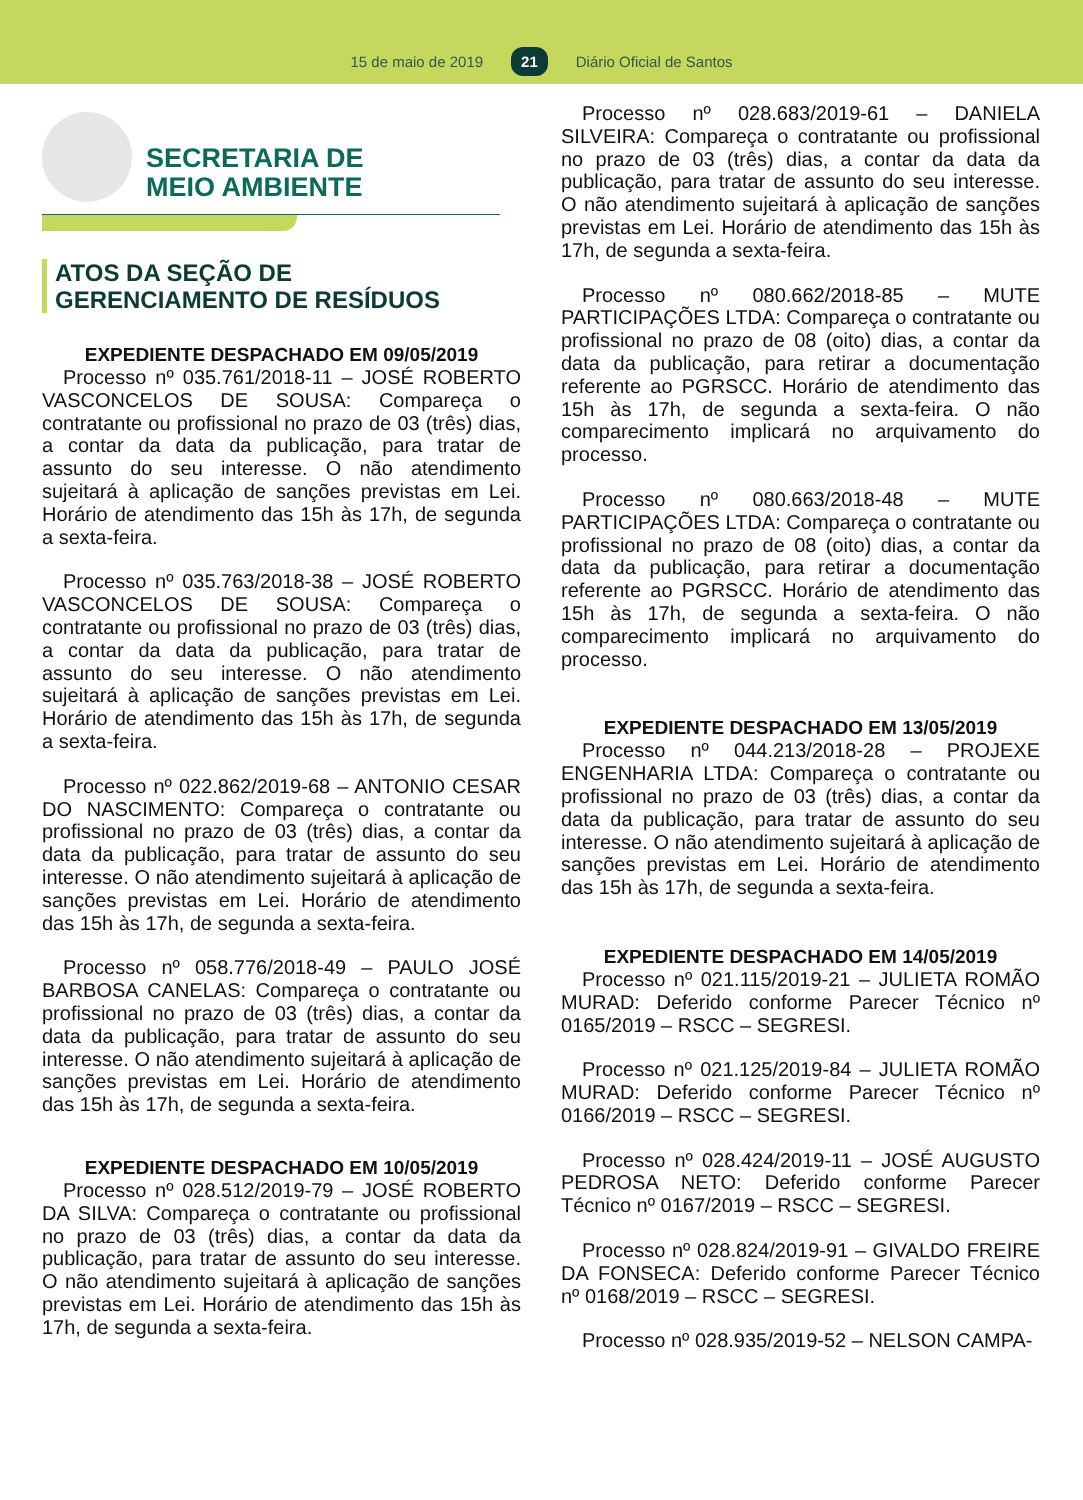15 de maio de 2019 21 Diário Oficial de Santos
SECRETARIA DE
MEIO AMBIENTE
ATOS DA SEÇÃO DE
GERENCIAMENTO DE RESÍDUOS
EXPEDIENTE DESPACHADO EM 09/05/2019
Processo nº 035.761/2018-11 – JOSÉ ROBERTO VASCONCELOS DE SOUSA: Compareça o contratante ou profissional no prazo de 03 (três) dias, a contar da data da publicação, para tratar de assunto do seu interesse. O não atendimento sujeitará à aplicação de sanções previstas em Lei. Horário de atendimento das 15h às 17h, de segunda a sexta-feira.
Processo nº 035.763/2018-38 – JOSÉ ROBERTO VASCONCELOS DE SOUSA: Compareça o contratante ou profissional no prazo de 03 (três) dias, a contar da data da publicação, para tratar de assunto do seu interesse. O não atendimento sujeitará à aplicação de sanções previstas em Lei. Horário de atendimento das 15h às 17h, de segunda a sexta-feira.
Processo nº 022.862/2019-68 – ANTONIO CESAR DO NASCIMENTO: Compareça o contratante ou profissional no prazo de 03 (três) dias, a contar da data da publicação, para tratar de assunto do seu interesse. O não atendimento sujeitará à aplicação de sanções previstas em Lei. Horário de atendimento das 15h às 17h, de segunda a sexta-feira.
Processo nº 058.776/2018-49 – PAULO JOSÉ BARBOSA CANELAS: Compareça o contratante ou profissional no prazo de 03 (três) dias, a contar da data da publicação, para tratar de assunto do seu interesse. O não atendimento sujeitará à aplicação de sanções previstas em Lei. Horário de atendimento das 15h às 17h, de segunda a sexta-feira.
EXPEDIENTE DESPACHADO EM 10/05/2019
Processo nº 028.512/2019-79 – JOSÉ ROBERTO DA SILVA: Compareça o contratante ou profissional no prazo de 03 (três) dias, a contar da data da publicação, para tratar de assunto do seu interesse. O não atendimento sujeitará à aplicação de sanções previstas em Lei. Horário de atendimento das 15h às 17h, de segunda a sexta-feira.
Processo nº 028.683/2019-61 – DANIELA SILVEIRA: Compareça o contratante ou profissional no prazo de 03 (três) dias, a contar da data da publicação, para tratar de assunto do seu interesse. O não atendimento sujeitará à aplicação de sanções previstas em Lei. Horário de atendimento das 15h às 17h, de segunda a sexta-feira.
Processo nº 080.662/2018-85 – MUTE PARTICIPAÇÕES LTDA: Compareça o contratante ou profissional no prazo de 08 (oito) dias, a contar da data da publicação, para retirar a documentação referente ao PGRSCC. Horário de atendimento das 15h às 17h, de segunda a sexta-feira. O não comparecimento implicará no arquivamento do processo.
Processo nº 080.663/2018-48 – MUTE PARTICIPAÇÕES LTDA: Compareça o contratante ou profissional no prazo de 08 (oito) dias, a contar da data da publicação, para retirar a documentação referente ao PGRSCC. Horário de atendimento das 15h às 17h, de segunda a sexta-feira. O não comparecimento implicará no arquivamento do processo.
EXPEDIENTE DESPACHADO EM 13/05/2019
Processo nº 044.213/2018-28 – PROJEXE ENGENHARIA LTDA: Compareça o contratante ou profissional no prazo de 03 (três) dias, a contar da data da publicação, para tratar de assunto do seu interesse. O não atendimento sujeitará à aplicação de sanções previstas em Lei. Horário de atendimento das 15h às 17h, de segunda a sexta-feira.
EXPEDIENTE DESPACHADO EM 14/05/2019
Processo nº 021.115/2019-21 – JULIETA ROMÃO MURAD: Deferido conforme Parecer Técnico nº 0165/2019 – RSCC – SEGRESI.
Processo nº 021.125/2019-84 – JULIETA ROMÃO MURAD: Deferido conforme Parecer Técnico nº 0166/2019 – RSCC – SEGRESI.
Processo nº 028.424/2019-11 – JOSÉ AUGUSTO PEDROSA NETO: Deferido conforme Parecer Técnico nº 0167/2019 – RSCC – SEGRESI.
Processo nº 028.824/2019-91 – GIVALDO FREIRE DA FONSECA: Deferido conforme Parecer Técnico nº 0168/2019 – RSCC – SEGRESI.
Processo nº 028.935/2019-52 – NELSON CAMPA-